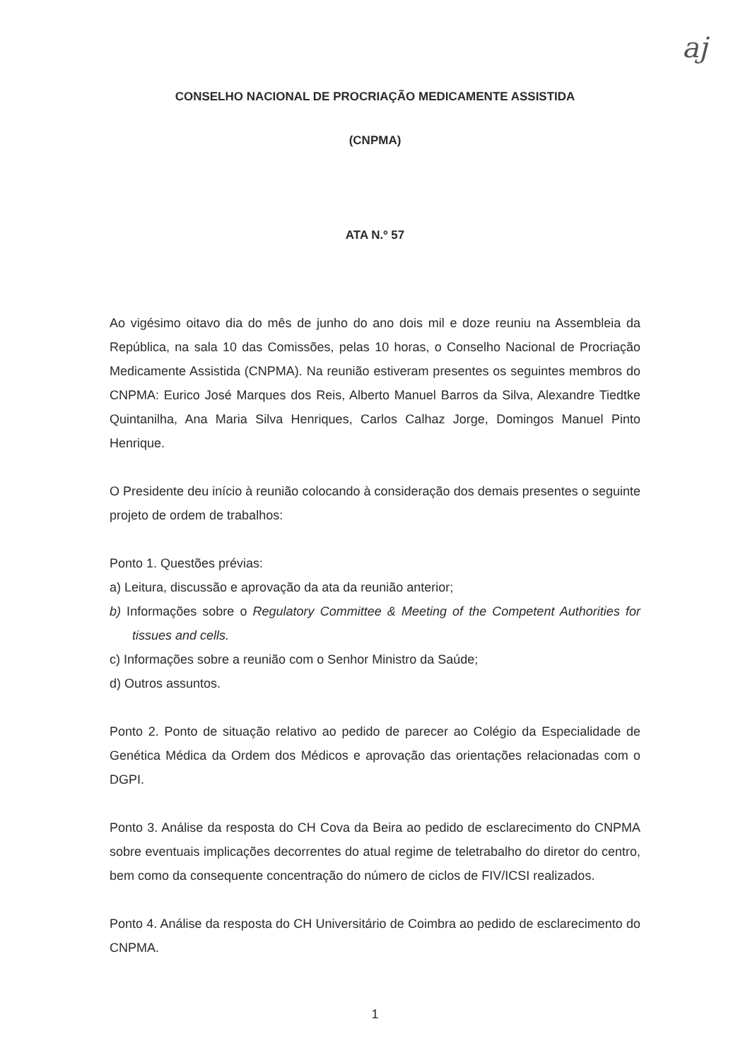aj
CONSELHO NACIONAL DE PROCRIAÇÃO MEDICAMENTE ASSISTIDA
(CNPMA)
ATA N.º 57
Ao vigésimo oitavo dia do mês de junho do ano dois mil e doze reuniu na Assembleia da República, na sala 10 das Comissões, pelas 10 horas, o Conselho Nacional de Procriação Medicamente Assistida (CNPMA). Na reunião estiveram presentes os seguintes membros do CNPMA: Eurico José Marques dos Reis, Alberto Manuel Barros da Silva, Alexandre Tiedtke Quintanilha, Ana Maria Silva Henriques, Carlos Calhaz Jorge, Domingos Manuel Pinto Henrique.
O Presidente deu início à reunião colocando à consideração dos demais presentes o seguinte projeto de ordem de trabalhos:
Ponto 1. Questões prévias:
a) Leitura, discussão e aprovação da ata da reunião anterior;
b) Informações sobre o Regulatory Committee & Meeting of the Competent Authorities for tissues and cells.
c) Informações sobre a reunião com o Senhor Ministro da Saúde;
d) Outros assuntos.
Ponto 2. Ponto de situação relativo ao pedido de parecer ao Colégio da Especialidade de Genética Médica da Ordem dos Médicos e aprovação das orientações relacionadas com o DGPI.
Ponto 3. Análise da resposta do CH Cova da Beira ao pedido de esclarecimento do CNPMA sobre eventuais implicações decorrentes do atual regime de teletrabalho do diretor do centro, bem como da consequente concentração do número de ciclos de FIV/ICSI realizados.
Ponto 4. Análise da resposta do CH Universitário de Coimbra ao pedido de esclarecimento do CNPMA.
1